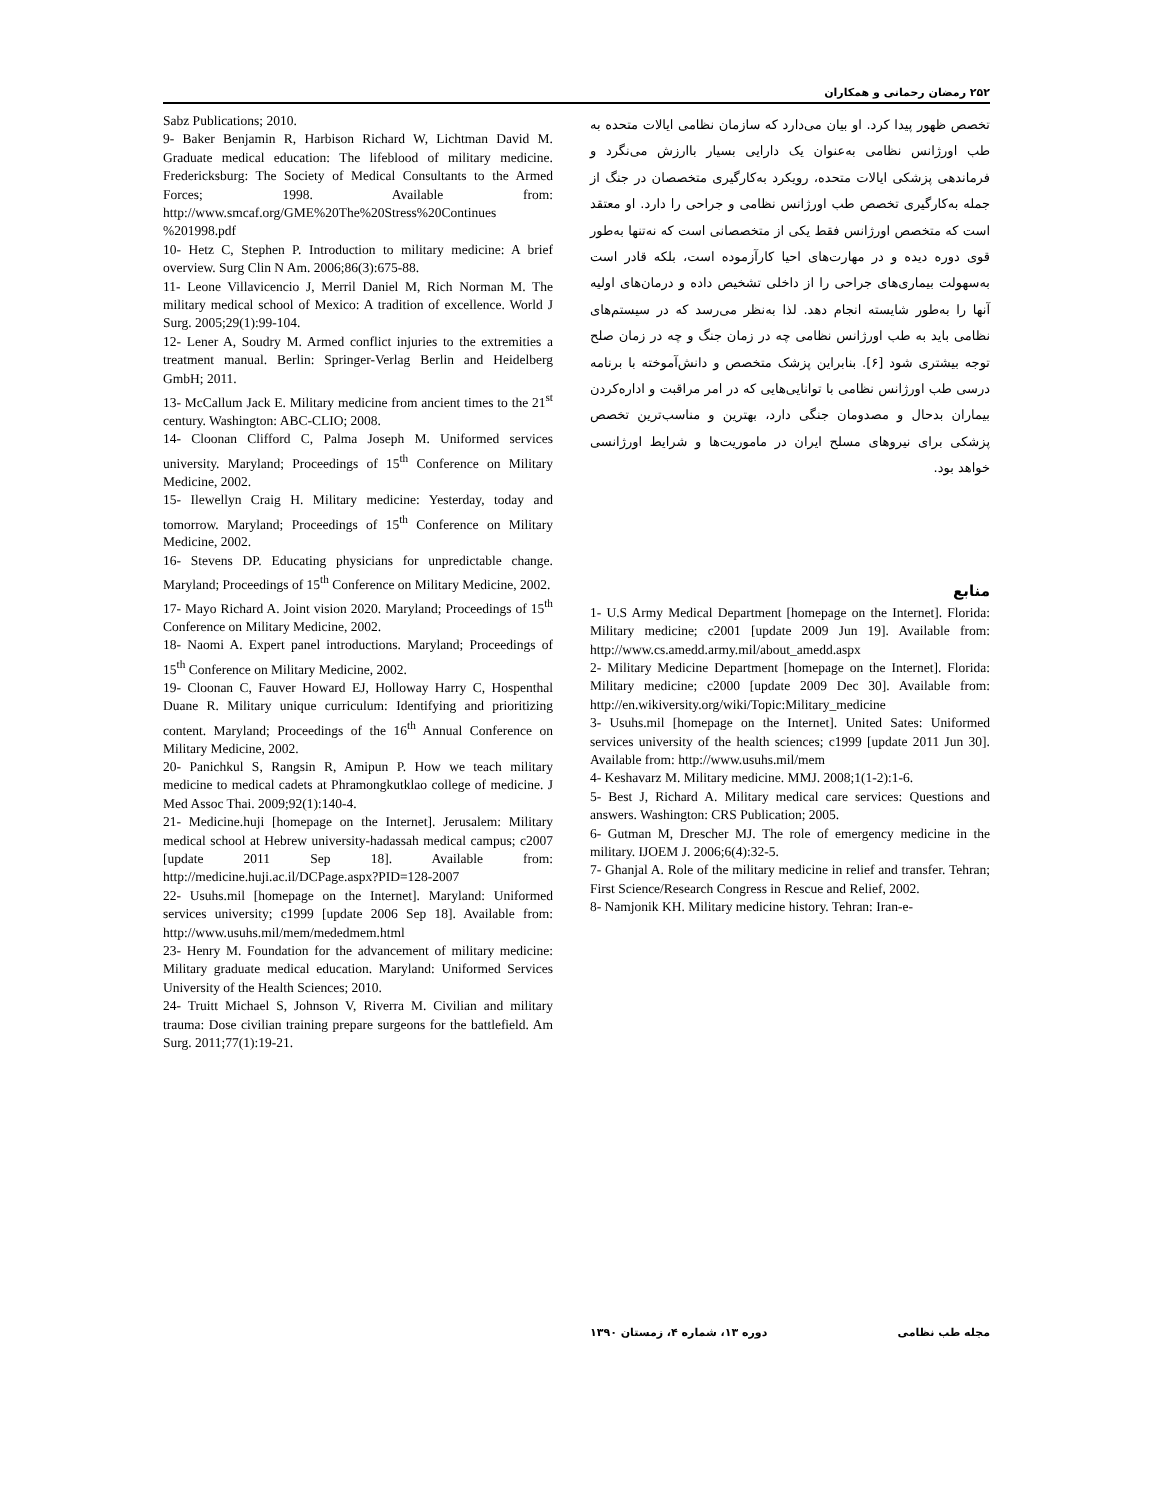۲۵۲ رمضان رحمانی و همکاران
تخصص ظهور پیدا کرد. او بیان می‌دارد که سازمان نظامی ایالات متحده به طب اورژانس نظامی به‌عنوان یک دارایی بسیار باارزش می‌نگرد و فرماندهی پزشکی ایالات متحده، رویکرد به‌کارگیری متخصصان در جنگ از جمله به‌کارگیری تخصص طب اورژانس نظامی و جراحی را دارد. او معتقد است که متخصص اورژانس فقط یکی از متخصصانی است که نه‌تنها به‌طور قوی دوره دیده و در مهارت‌های احیا کارآزموده است، بلکه قادر است به‌سهولت بیماری‌های جراحی را از داخلی تشخیص داده و درمان‌های اولیه آنها را به‌طور شایسته انجام دهد. لذا به‌نظر می‌رسد که در سیستم‌های نظامی باید به طب اورژانس نظامی چه در زمان جنگ و چه در زمان صلح توجه بیشتری شود [۶]. بنابراین پزشک متخصص و دانش‌آموخته با برنامه درسی طب اورژانس نظامی با توانایی‌هایی که در امر مراقبت و اداره‌کردن بیماران بدحال و مصدومان جنگی دارد، بهترین و مناسب‌ترین تخصص پزشکی برای نیروهای مسلح ایران در ماموریت‌ها و شرایط اورژانسی خواهد بود.
منابع
1- U.S Army Medical Department [homepage on the Internet]. Florida: Military medicine; c2001 [update 2009 Jun 19]. Available from: http://www.cs.amedd.army.mil/about_amedd.aspx
2- Military Medicine Department [homepage on the Internet]. Florida: Military medicine; c2000 [update 2009 Dec 30]. Available from: http://en.wikiversity.org/wiki/Topic:Military_medicine
3- Usuhs.mil [homepage on the Internet]. United Sates: Uniformed services university of the health sciences; c1999 [update 2011 Jun 30]. Available from: http://www.usuhs.mil/mem
4- Keshavarz M. Military medicine. MMJ. 2008;1(1-2):1-6.
5- Best J, Richard A. Military medical care services: Questions and answers. Washington: CRS Publication; 2005.
6- Gutman M, Drescher MJ. The role of emergency medicine in the military. IJOEM J. 2006;6(4):32-5.
7- Ghanjal A. Role of the military medicine in relief and transfer. Tehran; First Science/Research Congress in Rescue and Relief, 2002.
8- Namjonik KH. Military medicine history. Tehran: Iran-e-
Sabz Publications; 2010.
9- Baker Benjamin R, Harbison Richard W, Lichtman David M. Graduate medical education: The lifeblood of military medicine. Fredericksburg: The Society of Medical Consultants to the Armed Forces; 1998. Available from: http://www.smcaf.org/GME%20The%20Stress%20Continues %201998.pdf
10- Hetz C, Stephen P. Introduction to military medicine: A brief overview. Surg Clin N Am. 2006;86(3):675-88.
11- Leone Villavicencio J, Merril Daniel M, Rich Norman M. The military medical school of Mexico: A tradition of excellence. World J Surg. 2005;29(1):99-104.
12- Lener A, Soudry M. Armed conflict injuries to the extremities a treatment manual. Berlin: Springer-Verlag Berlin and Heidelberg GmbH; 2011.
13- McCallum Jack E. Military medicine from ancient times to the 21<sup>st</sup> century. Washington: ABC-CLIO; 2008.
14- Cloonan Clifford C, Palma Joseph M. Uniformed services university. Maryland; Proceedings of 15<sup>th</sup> Conference on Military Medicine, 2002.
15- Ilewellyn Craig H. Military medicine: Yesterday, today and tomorrow. Maryland; Proceedings of 15<sup>th</sup> Conference on Military Medicine, 2002.
16- Stevens DP. Educating physicians for unpredictable change. Maryland; Proceedings of 15<sup>th</sup> Conference on Military Medicine, 2002.
17- Mayo Richard A. Joint vision 2020. Maryland; Proceedings of 15<sup>th</sup> Conference on Military Medicine, 2002.
18- Naomi A. Expert panel introductions. Maryland; Proceedings of 15<sup>th</sup> Conference on Military Medicine, 2002.
19- Cloonan C, Fauver Howard EJ, Holloway Harry C, Hospenthal Duane R. Military unique curriculum: Identifying and prioritizing content. Maryland; Proceedings of the 16<sup>th</sup> Annual Conference on Military Medicine, 2002.
20- Panichkul S, Rangsin R, Amipun P. How we teach military medicine to medical cadets at Phramongkutklao college of medicine. J Med Assoc Thai. 2009;92(1):140-4.
21- Medicine.huji [homepage on the Internet]. Jerusalem: Military medical school at Hebrew university-hadassah medical campus; c2007 [update 2011 Sep 18]. Available from: http://medicine.huji.ac.il/DCPage.aspx?PID=128-2007
22- Usuhs.mil [homepage on the Internet]. Maryland: Uniformed services university; c1999 [update 2006 Sep 18]. Available from: http://www.usuhs.mil/mem/mededmem.html
23- Henry M. Foundation for the advancement of military medicine: Military graduate medical education. Maryland: Uniformed Services University of the Health Sciences; 2010.
24- Truitt Michael S, Johnson V, Riverra M. Civilian and military trauma: Dose civilian training prepare surgeons for the battlefield. Am Surg. 2011;77(1):19-21.
مجله طب نظامی دوره ۱۳، شماره ۴، زمستان ۱۳۹۰